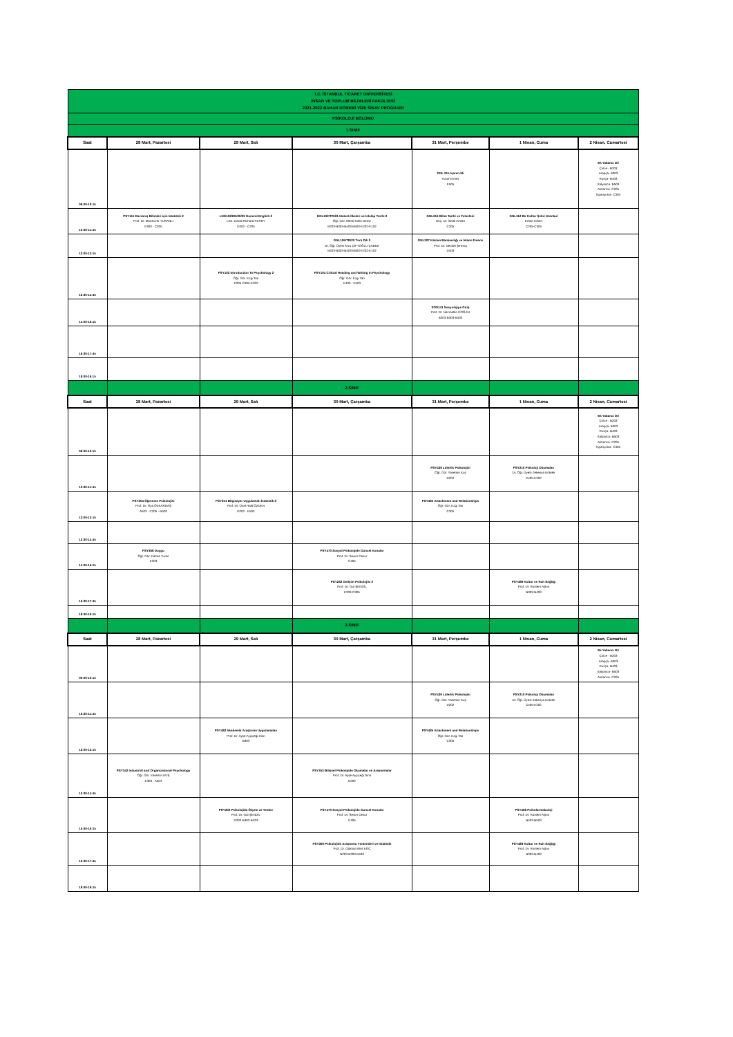| T.C. İSTANBUL TİCARET ÜNİVERSİTESİ İNSAN VE TOPLUM BİLİMLERİ FAKÜLTESİ 2021-2022 BAHAR DÖNEMİ VİZE SINAV PROGRAMI | | | | | | |
| PSİKOLOJİ BÖLÜMÜ | | | | | | |
| 1.SINIF | | | | | | |
| Saat | 28 Mart, Pazartesi | 29 Mart, Salı | 30 Mart, Çarşamba | 31 Mart, Perşembe | 1 Nisan, Cuma | 2 Nisan, Cumartesi |
| 09:00-10:15 | | | | GNL 215 İşaret dili Yusuf Ermez E505 | | Ek Yabancı Dil Çince - B203 Arapça- B303 Rusça- B403 İtalyanca- B503 Almanca- C205 İspanyolca- C305 |
| 10:30-11:45 | PSY111 Davranış Bilimleri için İstatistik 2 Prof. Dr. Münevver TURANLI E303 - C305 | LNG102/EN/28/29 General English 2 Lect. David Richard PERRY D202 - C205 | GNL102/TR/23 Atatürk İlkeleri ve İnkılap Tarihi 2 Öğr. Gör. Meral Halis Demir B203-B303-B403-B503-E202-E102 | GNL316 Bilim Tarihi ve Felsefesi Doç. Dr. İshak Arslan C205 | GNL112 Bir Kültür Şehri İstanbul Erhan Erken C205-C305 | |
| 12:00-13:15 | | | GNL106/TR/23 Türk Dili 2 Dr. Öğr. Üyesi Arzu ÇİFTOĞLU ÇABUK B203-B303-B403-B503-E202-E102 | GNL327 Katılım Bankacılığı ve İslami Finans Prof. Dr. Necdet Şensoy D403 | | |
| 13:30-14:45 | | PSY102 Introduction To Psychology 2 Öğr. Gör. Ezgi Tan C205-C305-E202 | PSY104 Critical Reading and Writing in Psychology Öğr. Gör. Ezgi Tan E403 - E503 | | | |
| 15:00-16:15 | | | | SOS141 Sosyolojiye Giriş Prof. Dr. Necmettin DOĞAN B203-B303-B403 | | |
| 16:30-17:45 | | | | | | |
| 18:00-19.15 | | | | | | |
| | | | 2.SINIF | | | |
| Saat | 28 Mart, Pazartesi | 29 Mart, Salı | 30 Mart, Çarşamba | 31 Mart, Perşembe | 1 Nisan, Cuma | 2 Nisan, Cumartesi |
| 09:00-10:15 | | | | | | Ek Yabancı Dil Çince - B203 Arapça- B303 Rusça- B403 İtalyanca- B503 Almanca- C205 İspanyolca- C305 |
| 10:30-11:45 | | | | PSY439 Liderlik Psikolojisi Öğr. Gör. Yasemin Kuş D202 | PSY210 Psikoloji Okumaları Dr. Öğr. Üyesi Zekeriya Kökrek C405-E202 | |
| 12:00-13:15 | PSY204 Öğrenme Psikolojisi Prof. Dr. Oya ÖZKARDAŞ A503 - C205 - B503 | PSY251 Bilgisayar Uygulamalı İstatistik 2 Prof. Dr. Ünal Halit ÖZDEN D202 - E503 | | PSY485 Attachment and Relationships Öğr. Gör. Ezgi Tan C305 | | |
| 13:30-14:45 | | | | | | |
| 15:00-16:15 | PSY368 Duygu Öğr. Gör. Fatma Turan E303 | | PSY470 Sosyal Psikolojide Güncel Konular Prof. Dr. Sevim Cesur C405 | | | |
| 16:30-17:45 | | | PSY232 Gelişim Psikolojisi 2 Prof. Dr. Gül ŞENDİL E303-C305 | | PSY489 Kültür ve Ruh Sağlığı Prof. Dr. Rüstem Aşkın B303-B403 | |
| 18:00-19:15 | | | | | | |
| | | | 3.SINIF | | | |
| Saat | 28 Mart, Pazartesi | 29 Mart, Salı | 30 Mart, Çarşamba | 31 Mart, Perşembe | 1 Nisan, Cuma | 2 Nisan, Cumartesi |
| 09:00-10:15 | | | | | | Ek Yabancı Dil Çince - B203 Arapça- B303 Rusça- B403 İtalyanca- B503 Almanca- C205 |
| 10:30-11:45 | | | | PSY439 Liderlik Psikolojisi Öğr. Gör. Yasemin Kuş D202 | PSY210 Psikoloji Okumaları Dr. Öğr. Üyesi Zekeriya Kökrek C405-E202 | |
| 12:00-13:15 | | PSY482 Akademik Araştırma Uygulamaları Prof. Dr. Ayşe Ayçiçeği Dinn B303 | | PSY485 Attachment and Relationships Öğr. Gör. Ezgi Tan C305 | | |
| 13:30-14:45 | PSY342 Industrial and Organizational Psychology Öğr. Gör. Yasemin KUŞ E303 - A503 | | PSY353 Bilişsel Psikolojide Okumalar ve Araştırmalar Prof. Dr. Ayşe Ayçiçeği Dinn D202 | | | |
| 15:00-16:15 | | PSY302 Psikolojide Ölçme ve Testler Prof. Dr. Gül ŞENDİL D202-B303-B203 | PSY470 Sosyal Psikolojide Güncel Konular Prof. Dr. Sevim Cesur C405 | | PSY468 Psikofarmakoloji Prof. Dr. Rüstem Aşkın B403-B503 | |
| 16:30-17:45 | | | PSY360 Psikolojide Araştırma Yöntemleri ve İstatistik Prof. Dr. Gökhan MALKOÇ B203-B303-B403 | | PSY489 Kültür ve Ruh Sağlığı Prof. Dr. Rüstem Aşkın B303-B403 | |
| 18:00-19:15 | | | | | | |